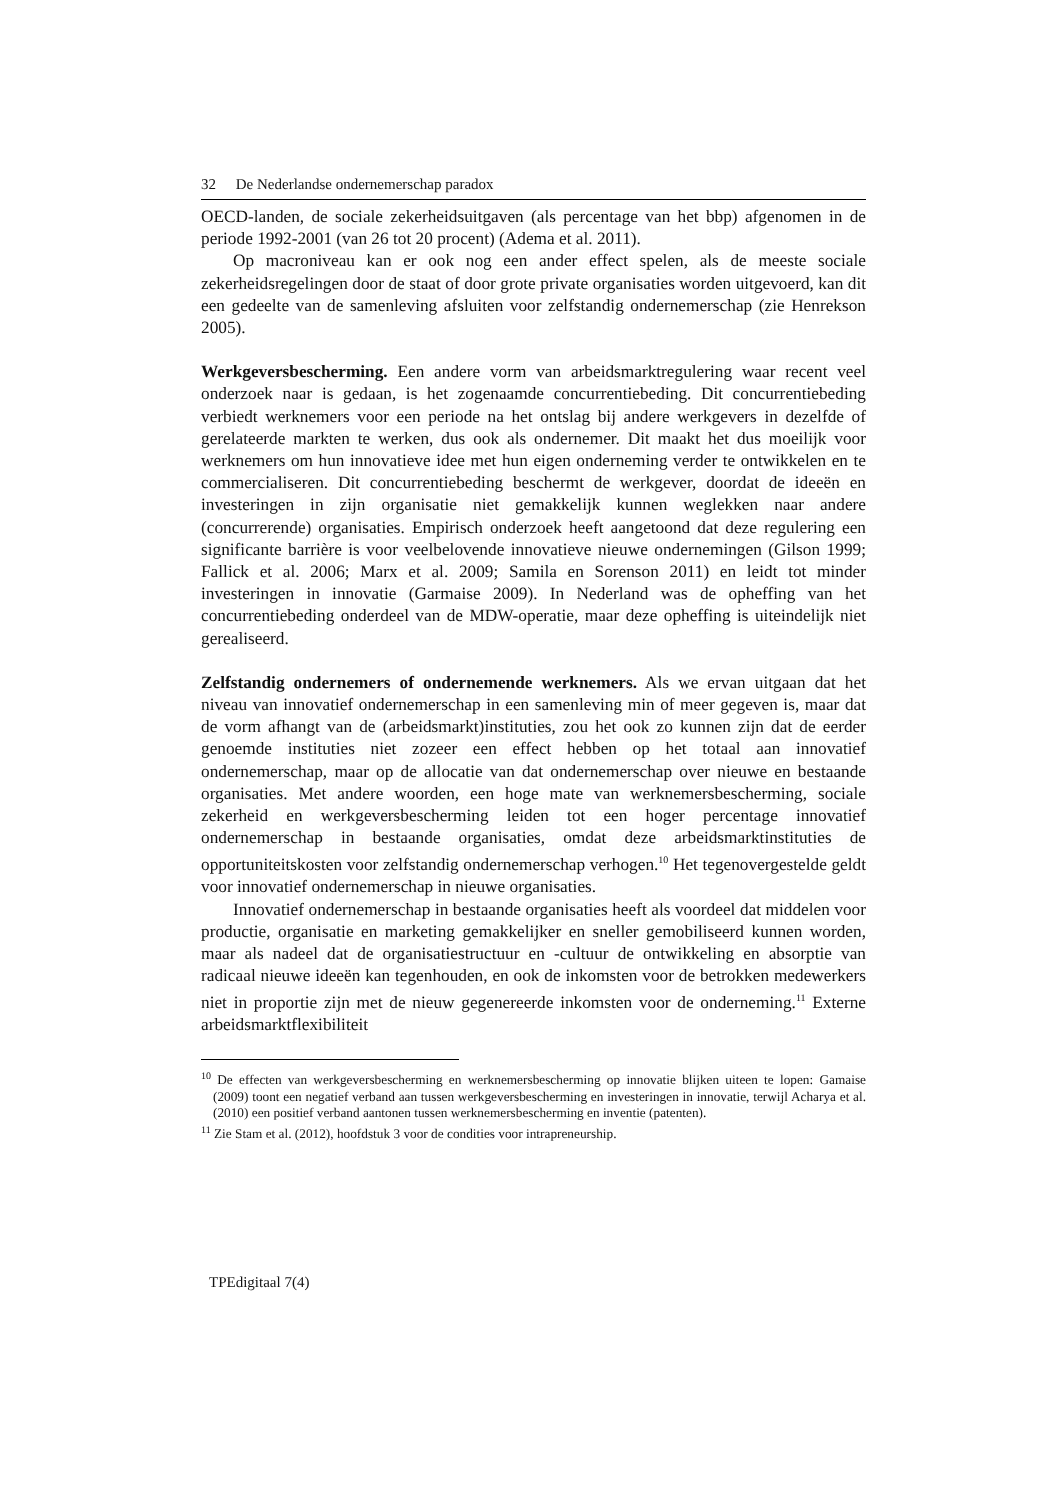32 De Nederlandse ondernemerschap paradox
OECD-landen, de sociale zekerheidsuitgaven (als percentage van het bbp) afgenomen in de periode 1992-2001 (van 26 tot 20 procent) (Adema et al. 2011).
Op macroniveau kan er ook nog een ander effect spelen, als de meeste sociale zekerheidsregelingen door de staat of door grote private organisaties worden uitgevoerd, kan dit een gedeelte van de samenleving afsluiten voor zelfstandig ondernemerschap (zie Henrekson 2005).
Werkgeversbescherming. Een andere vorm van arbeidsmarktregulering waar recent veel onderzoek naar is gedaan, is het zogenaamde concurrentiebeding. Dit concurrentiebeding verbiedt werknemers voor een periode na het ontslag bij andere werkgevers in dezelfde of gerelateerde markten te werken, dus ook als ondernemer. Dit maakt het dus moeilijk voor werknemers om hun innovatieve idee met hun eigen onderneming verder te ontwikkelen en te commercialiseren. Dit concurrentiebeding beschermt de werkgever, doordat de ideeën en investeringen in zijn organisatie niet gemakkelijk kunnen weglekken naar andere (concurrerende) organisaties. Empirisch onderzoek heeft aangetoond dat deze regulering een significante barrière is voor veelbelovende innovatieve nieuwe ondernemingen (Gilson 1999; Fallick et al. 2006; Marx et al. 2009; Samila en Sorenson 2011) en leidt tot minder investeringen in innovatie (Garmaise 2009). In Nederland was de opheffing van het concurrentiebeding onderdeel van de MDW-operatie, maar deze opheffing is uiteindelijk niet gerealiseerd.
Zelfstandig ondernemers of ondernemende werknemers. Als we ervan uitgaan dat het niveau van innovatief ondernemerschap in een samenleving min of meer gegeven is, maar dat de vorm afhangt van de (arbeidsmarkt)instituties, zou het ook zo kunnen zijn dat de eerder genoemde instituties niet zozeer een effect hebben op het totaal aan innovatief ondernemerschap, maar op de allocatie van dat ondernemerschap over nieuwe en bestaande organisaties. Met andere woorden, een hoge mate van werknemersbescherming, sociale zekerheid en werkgeversbescherming leiden tot een hoger percentage innovatief ondernemerschap in bestaande organisaties, omdat deze arbeidsmarktinstituties de opportuniteitskosten voor zelfstandig ondernemerschap verhogen.<sup>10</sup> Het tegenovergestelde geldt voor innovatief ondernemerschap in nieuwe organisaties.
Innovatief ondernemerschap in bestaande organisaties heeft als voordeel dat middelen voor productie, organisatie en marketing gemakkelijker en sneller gemobiliseerd kunnen worden, maar als nadeel dat de organisatiestructuur en -cultuur de ontwikkeling en absorptie van radicaal nieuwe ideeën kan tegenhouden, en ook de inkomsten voor de betrokken medewerkers niet in proportie zijn met de nieuw gegenereerde inkomsten voor de onderneming.<sup>11</sup> Externe arbeidsmarktflexibiliteit
<sup>10</sup> De effecten van werkgeversbescherming en werknemersbescherming op innovatie blijken uiteen te lopen: Gamaise (2009) toont een negatief verband aan tussen werkgeversbescherming en investeringen in innovatie, terwijl Acharya et al. (2010) een positief verband aantonen tussen werknemersbescherming en inventie (patenten).
<sup>11</sup> Zie Stam et al. (2012), hoofdstuk 3 voor de condities voor intrapreneurship.
TPEdigitaal 7(4)